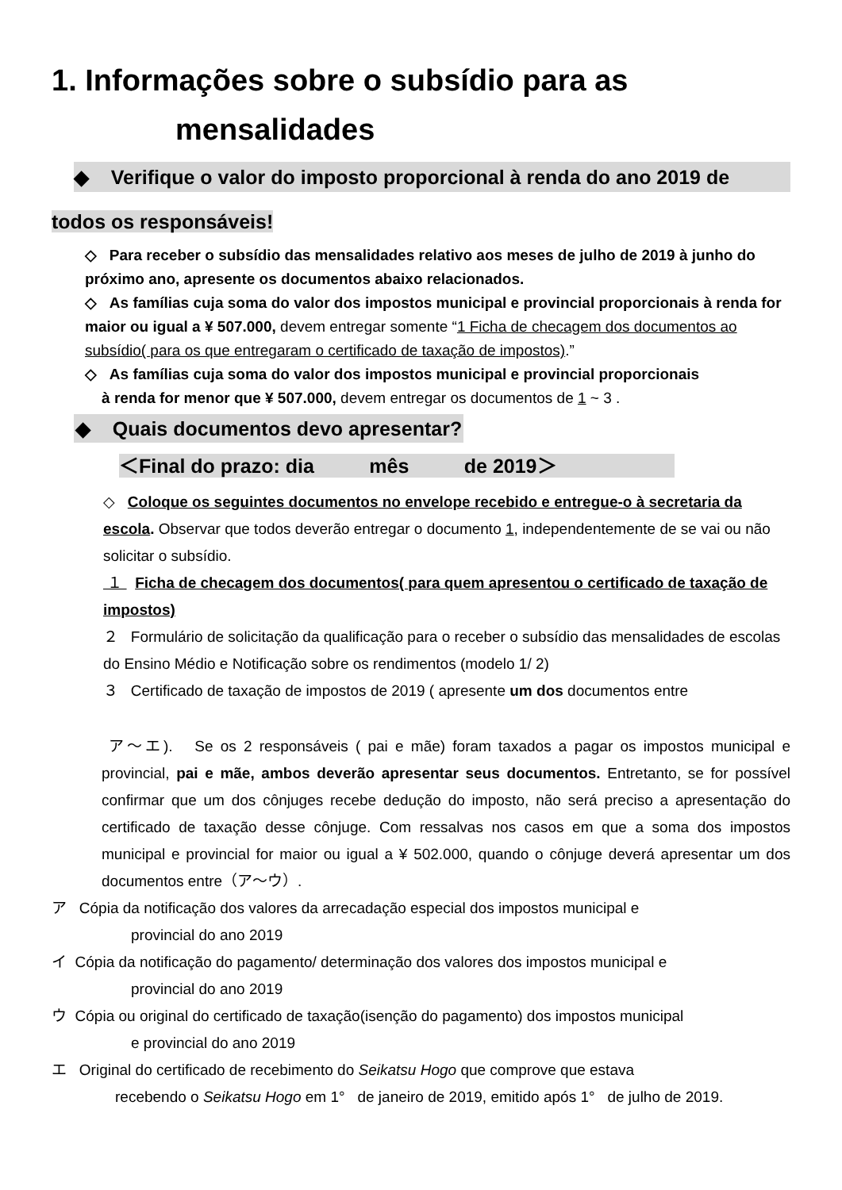1. Informações sobre o subsídio para as
mensalidades
◆ Verifique o valor do imposto proporcional à renda do ano 2019 de
todos os responsáveis!
◇ Para receber o subsídio das mensalidades relativo aos meses de julho de 2019 à junho do próximo ano, apresente os documentos abaixo relacionados.
◇ As famílias cuja soma do valor dos impostos municipal e provincial proporcionais à renda for maior ou igual a ¥ 507.000, devem entregar somente “1 Ficha de checagem dos documentos ao subsídio( para os que entregaram o certificado de taxação de impostos).”
◇ As famílias cuja soma do valor dos impostos municipal e provincial proporcionais
à renda for menor que ¥ 507.000, devem entregar os documentos de 1 ~ 3 .
◆ Quais documentos devo apresentar?
＜Final do prazo: dia mês de 2019＞
◇ Coloque os seguintes documentos no envelope recebido e entregue-o à secretaria da escola. Observar que todos deverão entregar o documento 1, independentemente de se vai ou não solicitar o subsídio.
１ Ficha de checagem dos documentos( para quem apresentou o certificado de taxação de impostos)
２ Formulário de solicitação da qualificação para o receber o subsídio das mensalidades de escolas do Ensino Médio e Notificação sobre os rendimentos (modelo 1/ 2)
３ Certificado de taxação de impostos de 2019 ( apresente um dos documentos entre
ア～エ). Se os 2 responsáveis ( pai e mãe) foram taxados a pagar os impostos municipal e provincial, pai e mãe, ambos deverão apresentar seus documentos. Entretanto, se for possível confirmar que um dos cônjuges recebe dedução do imposto, não será preciso a apresentação do certificado de taxação desse cônjuge. Com ressalvas nos casos em que a soma dos impostos municipal e provincial for maior ou igual a ¥ 502.000, quando o cônjuge deverá apresentar um dos documentos entre（ア～ウ）.
ア Cópia da notificação dos valores da arrecadação especial dos impostos municipal e
provincial do ano 2019
イ Cópia da notificação do pagamento/ determinação dos valores dos impostos municipal e
provincial do ano 2019
ウ Cópia ou original do certificado de taxação(isenção do pagamento) dos impostos municipal
e provincial do ano 2019
エ Original do certificado de recebimento do Seikatsu Hogo que comprove que estava
recebendo o Seikatsu Hogo em 1° de janeiro de 2019, emitido após 1° de julho de 2019.